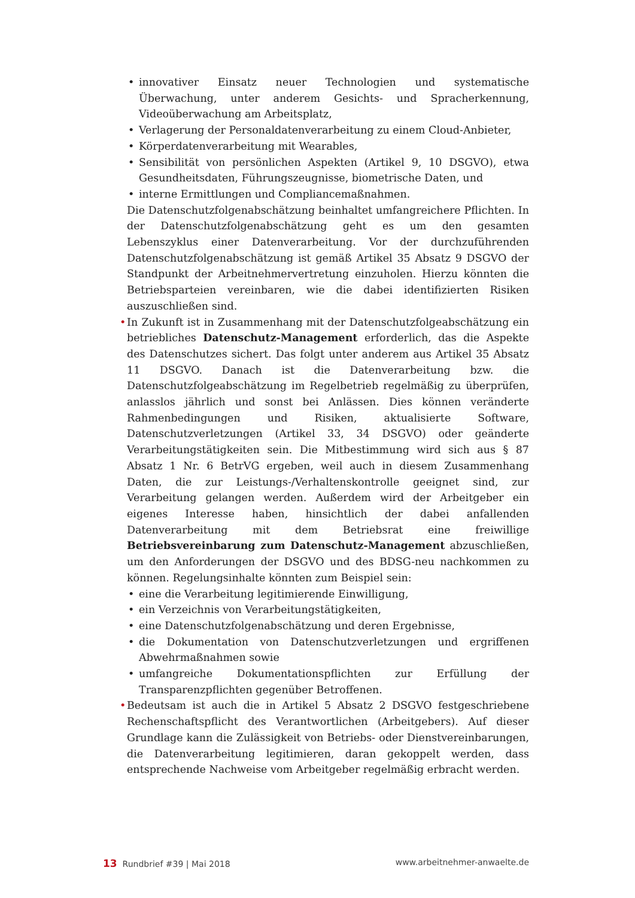• innovativer Einsatz neuer Technologien und systematische Überwachung, unter anderem Gesichts- und Spracherkennung, Videoüberwachung am Arbeitsplatz,
• Verlagerung der Personaldatenverarbeitung zu einem Cloud-Anbieter,
• Körperdatenverarbeitung mit Wearables,
• Sensibilität von persönlichen Aspekten (Artikel 9, 10 DSGVO), etwa Gesundheitsdaten, Führungszeugnisse, biometrische Daten, und
• interne Ermittlungen und Compliancemaßnahmen.
Die Datenschutzfolgenabschätzung beinhaltet umfangreichere Pflichten. In der Datenschutzfolgenabschätzung geht es um den gesamten Lebenszyklus einer Datenverarbeitung. Vor der durchzuführenden Datenschutzfolgenabschätzung ist gemäß Artikel 35 Absatz 9 DSGVO der Standpunkt der Arbeitnehmervertretung einzuholen. Hierzu könnten die Betriebsparteien vereinbaren, wie die dabei identifizierten Risiken auszuschließen sind.
• In Zukunft ist in Zusammenhang mit der Datenschutzfolgeabschätzung ein betriebliches Datenschutz-Management erforderlich, das die Aspekte des Datenschutzes sichert. Das folgt unter anderem aus Artikel 35 Absatz 11 DSGVO. Danach ist die Datenverarbeitung bzw. die Datenschutzfolgeabschätzung im Regelbetrieb regelmäßig zu überprüfen, anlasslos jährlich und sonst bei Anlässen. Dies können veränderte Rahmenbedingungen und Risiken, aktualisierte Software, Datenschutzverletzungen (Artikel 33, 34 DSGVO) oder geänderte Verarbeitungstätigkeiten sein. Die Mitbestimmung wird sich aus § 87 Absatz 1 Nr. 6 BetrVG ergeben, weil auch in diesem Zusammenhang Daten, die zur Leistungs-/Verhaltenskontrolle geeignet sind, zur Verarbeitung gelangen werden. Außerdem wird der Arbeitgeber ein eigenes Interesse haben, hinsichtlich der dabei anfallenden Datenverarbeitung mit dem Betriebsrat eine freiwillige Betriebsvereinbarung zum Datenschutz-Management abzuschließen, um den Anforderungen der DSGVO und des BDSG-neu nachkommen zu können. Regelungsinhalte könnten zum Beispiel sein:
• eine die Verarbeitung legitimierende Einwilligung,
• ein Verzeichnis von Verarbeitungstätigkeiten,
• eine Datenschutzfolgenabschätzung und deren Ergebnisse,
• die Dokumentation von Datenschutzverletzungen und ergriffenen Abwehrmaßnahmen sowie
• umfangreiche Dokumentationspflichten zur Erfüllung der Transparenzpflichten gegenüber Betroffenen.
• Bedeutsam ist auch die in Artikel 5 Absatz 2 DSGVO festgeschriebene Rechenschaftspflicht des Verantwortlichen (Arbeitgebers). Auf dieser Grundlage kann die Zulässigkeit von Betriebs- oder Dienstvereinbarungen, die Datenverarbeitung legitimieren, daran gekoppelt werden, dass entsprechende Nachweise vom Arbeitgeber regelmäßig erbracht werden.
13 Rundbrief #39 | Mai 2018 www.arbeitnehmer-anwaelte.de